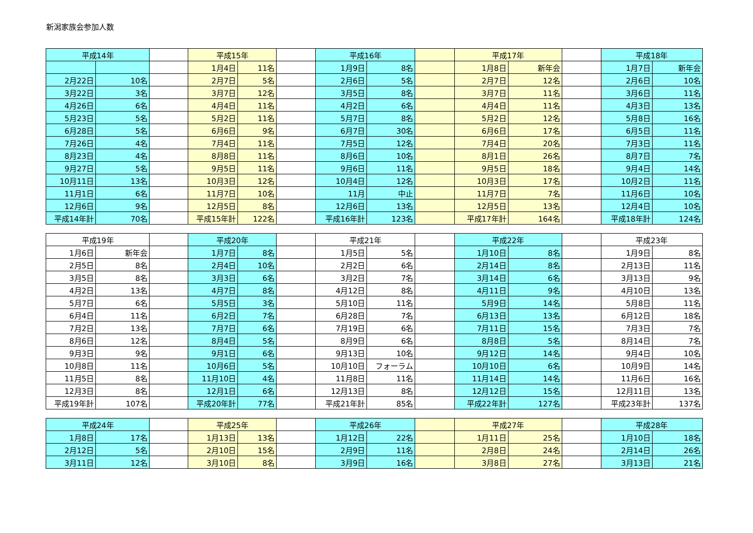新潟家族会参加人数
| 平成14年 | | | 平成15年 | | | 平成16年 | | | 平成17年 | | | 平成18年 | |
| | | | 1月4日 | 11名 | | 1月9日 | 8名 | | 1月8日 | 新年会 | | 1月7日 | 新年会 |
| 2月22日 | 10名 | | 2月7日 | 5名 | | 2月6日 | 5名 | | 2月7日 | 12名 | | 2月6日 | 10名 |
| 3月22日 | 3名 | | 3月7日 | 12名 | | 3月5日 | 8名 | | 3月7日 | 11名 | | 3月6日 | 11名 |
| 4月26日 | 6名 | | 4月4日 | 11名 | | 4月2日 | 6名 | | 4月4日 | 11名 | | 4月3日 | 13名 |
| 5月23日 | 5名 | | 5月2日 | 11名 | | 5月7日 | 8名 | | 5月2日 | 12名 | | 5月8日 | 16名 |
| 6月28日 | 5名 | | 6月6日 | 9名 | | 6月7日 | 30名 | | 6月6日 | 17名 | | 6月5日 | 11名 |
| 7月26日 | 4名 | | 7月4日 | 11名 | | 7月5日 | 12名 | | 7月4日 | 20名 | | 7月3日 | 11名 |
| 8月23日 | 4名 | | 8月8日 | 11名 | | 8月6日 | 10名 | | 8月1日 | 26名 | | 8月7日 | 7名 |
| 9月27日 | 5名 | | 9月5日 | 11名 | | 9月6日 | 11名 | | 9月5日 | 18名 | | 9月4日 | 14名 |
| 10月11日 | 13名 | | 10月3日 | 12名 | | 10月4日 | 12名 | | 10月3日 | 17名 | | 10月2日 | 11名 |
| 11月1日 | 6名 | | 11月7日 | 10名 | | 11月 | 中止 | | 11月7日 | 7名 | | 11月6日 | 10名 |
| 12月6日 | 9名 | | 12月5日 | 8名 | | 12月6日 | 13名 | | 12月5日 | 13名 | | 12月4日 | 10名 |
| 平成14年計 | 70名 | | 平成15年計 | 122名 | | 平成16年計 | 123名 | | 平成17年計 | 164名 | | 平成18年計 | 124名 |
| 平成19年 | | | 平成20年 | | | 平成21年 | | | 平成22年 | | | 平成23年 | |
| 1月6日 | 新年会 | | 1月7日 | 8名 | | 1月5日 | 5名 | | 1月10日 | 8名 | | 1月9日 | 8名 |
| 2月5日 | 8名 | | 2月4日 | 10名 | | 2月2日 | 6名 | | 2月14日 | 8名 | | 2月13日 | 11名 |
| 3月5日 | 8名 | | 3月3日 | 6名 | | 3月2日 | 7名 | | 3月14日 | 6名 | | 3月13日 | 9名 |
| 4月2日 | 13名 | | 4月7日 | 8名 | | 4月12日 | 8名 | | 4月11日 | 9名 | | 4月10日 | 13名 |
| 5月7日 | 6名 | | 5月5日 | 3名 | | 5月10日 | 11名 | | 5月9日 | 14名 | | 5月8日 | 11名 |
| 6月4日 | 11名 | | 6月2日 | 7名 | | 6月28日 | 7名 | | 6月13日 | 13名 | | 6月12日 | 18名 |
| 7月2日 | 13名 | | 7月7日 | 6名 | | 7月19日 | 6名 | | 7月11日 | 15名 | | 7月3日 | 7名 |
| 8月6日 | 12名 | | 8月4日 | 5名 | | 8月9日 | 6名 | | 8月8日 | 5名 | | 8月14日 | 7名 |
| 9月3日 | 9名 | | 9月1日 | 6名 | | 9月13日 | 10名 | | 9月12日 | 14名 | | 9月4日 | 10名 |
| 10月8日 | 11名 | | 10月6日 | 5名 | | 10月10日 | フォーラム | | 10月10日 | 6名 | | 10月9日 | 14名 |
| 11月5日 | 8名 | | 11月10日 | 4名 | | 11月8日 | 11名 | | 11月14日 | 14名 | | 11月6日 | 16名 |
| 12月3日 | 8名 | | 12月1日 | 6名 | | 12月13日 | 8名 | | 12月12日 | 15名 | | 12月11日 | 13名 |
| 平成19年計 | 107名 | | 平成20年計 | 77名 | | 平成21年計 | 85名 | | 平成22年計 | 127名 | | 平成23年計 | 137名 |
| 平成24年 | | | 平成25年 | | | 平成26年 | | | 平成27年 | | | 平成28年 | |
| 1月8日 | 17名 | | 1月13日 | 13名 | | 1月12日 | 22名 | | 1月11日 | 25名 | | 1月10日 | 18名 |
| 2月12日 | 5名 | | 2月10日 | 15名 | | 2月9日 | 11名 | | 2月8日 | 24名 | | 2月14日 | 26名 |
| 3月11日 | 12名 | | 3月10日 | 8名 | | 3月9日 | 16名 | | 3月8日 | 27名 | | 3月13日 | 21名 |